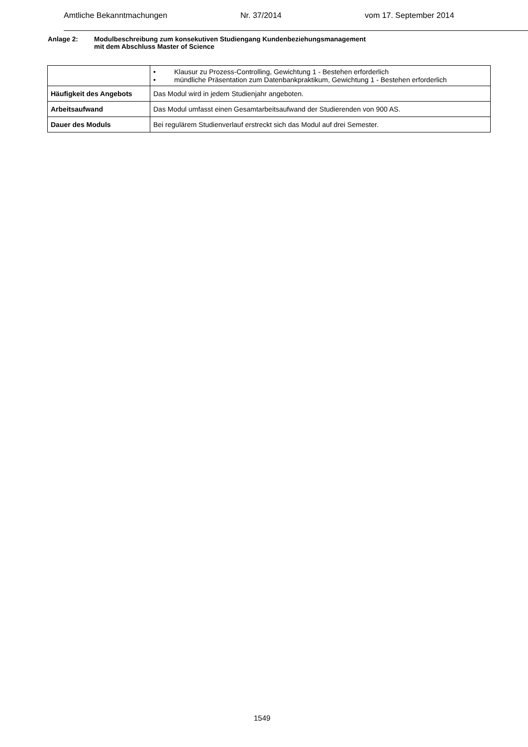Amtliche Bekanntmachungen Nr. 37/2014 vom 17. September 2014
Anlage 2: Modulbeschreibung zum konsekutiven Studiengang Kundenbeziehungsmanagement
mit dem Abschluss Master of Science
| | • Klausur zu Prozess-Controlling, Gewichtung 1 - Bestehen erforderlich • mündliche Präsentation zum Datenbankpraktikum, Gewichtung 1 - Bestehen erforderlich |
| Häufigkeit des Angebots | Das Modul wird in jedem Studienjahr angeboten. |
| Arbeitsaufwand | Das Modul umfasst einen Gesamtarbeitsaufwand der Studierenden von 900 AS. |
| Dauer des Moduls | Bei regulärem Studienverlauf erstreckt sich das Modul auf drei Semester. |
1549